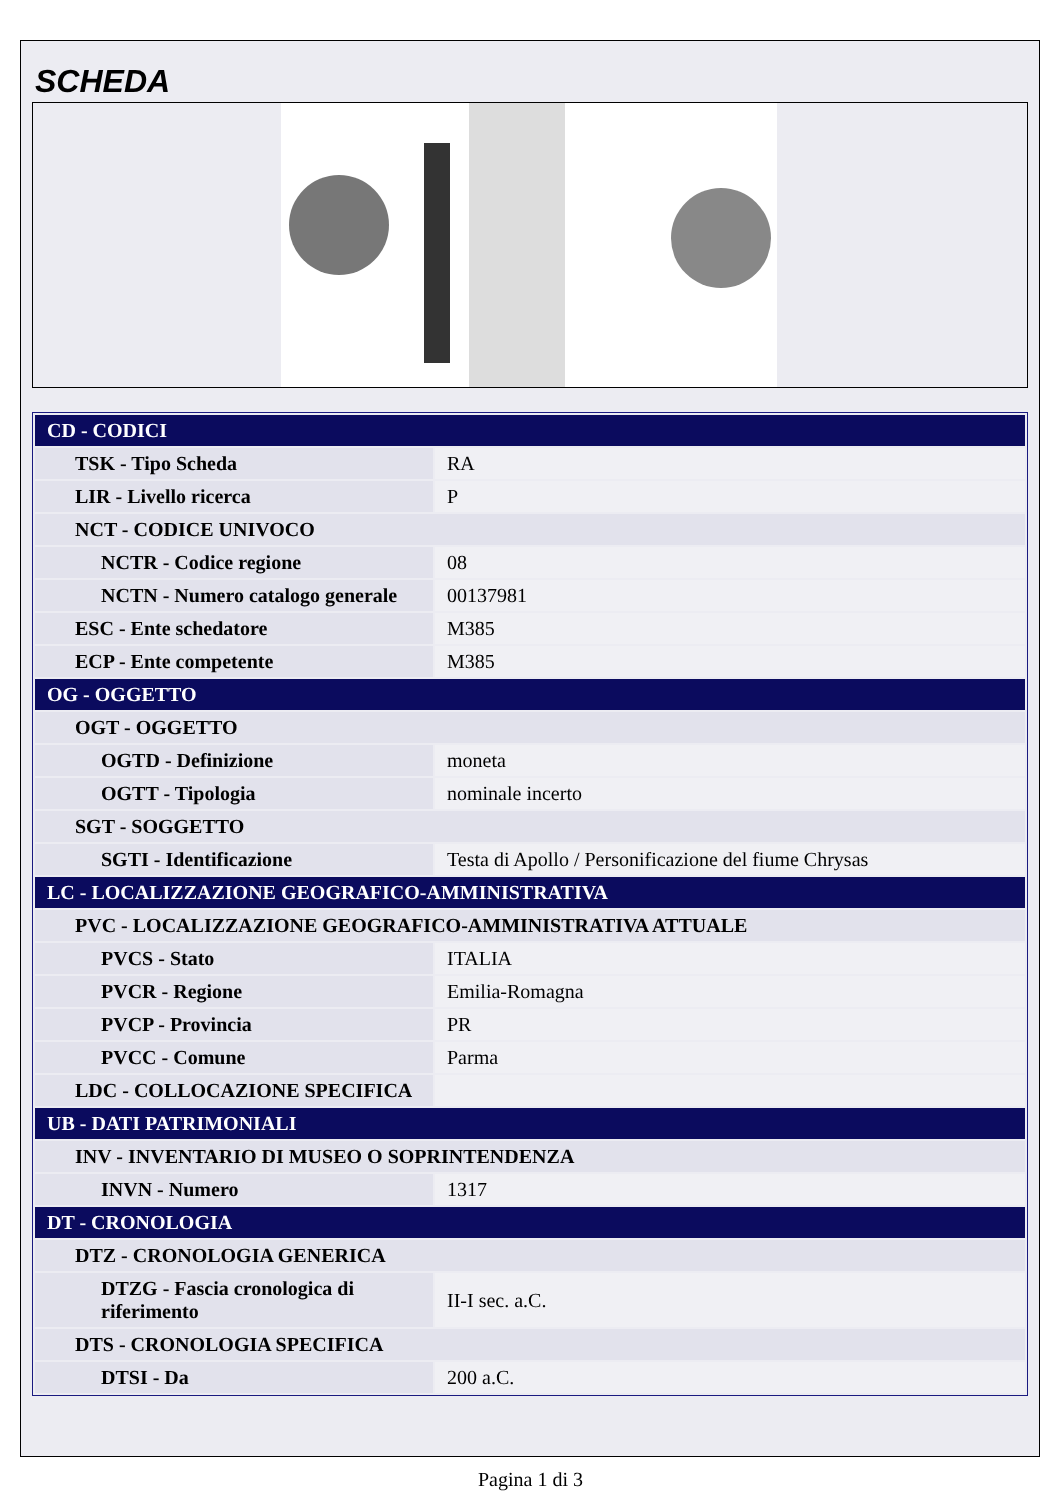SCHEDA
| CD - CODICI | |
| TSK - Tipo Scheda | RA |
| LIR - Livello ricerca | P |
| NCT - CODICE UNIVOCO | |
| NCTR - Codice regione | 08 |
| NCTN - Numero catalogo generale | 00137981 |
| ESC - Ente schedatore | M385 |
| ECP - Ente competente | M385 |
| OG - OGGETTO | |
| OGT - OGGETTO | |
| OGTD - Definizione | moneta |
| OGTT - Tipologia | nominale incerto |
| SGT - SOGGETTO | |
| SGTI - Identificazione | Testa di Apollo / Personificazione del fiume Chrysas |
| LC - LOCALIZZAZIONE GEOGRAFICO-AMMINISTRATIVA | |
| PVC - LOCALIZZAZIONE GEOGRAFICO-AMMINISTRATIVA ATTUALE | |
| PVCS - Stato | ITALIA |
| PVCR - Regione | Emilia-Romagna |
| PVCP - Provincia | PR |
| PVCC - Comune | Parma |
| LDC - COLLOCAZIONE SPECIFICA | |
| UB - DATI PATRIMONIALI | |
| INV - INVENTARIO DI MUSEO O SOPRINTENDENZA | |
| INVN - Numero | 1317 |
| DT - CRONOLOGIA | |
| DTZ - CRONOLOGIA GENERICA | |
| DTZG - Fascia cronologica di riferimento | II-I sec. a.C. |
| DTS - CRONOLOGIA SPECIFICA | |
| DTSI - Da | 200 a.C. |
Pagina 1 di 3